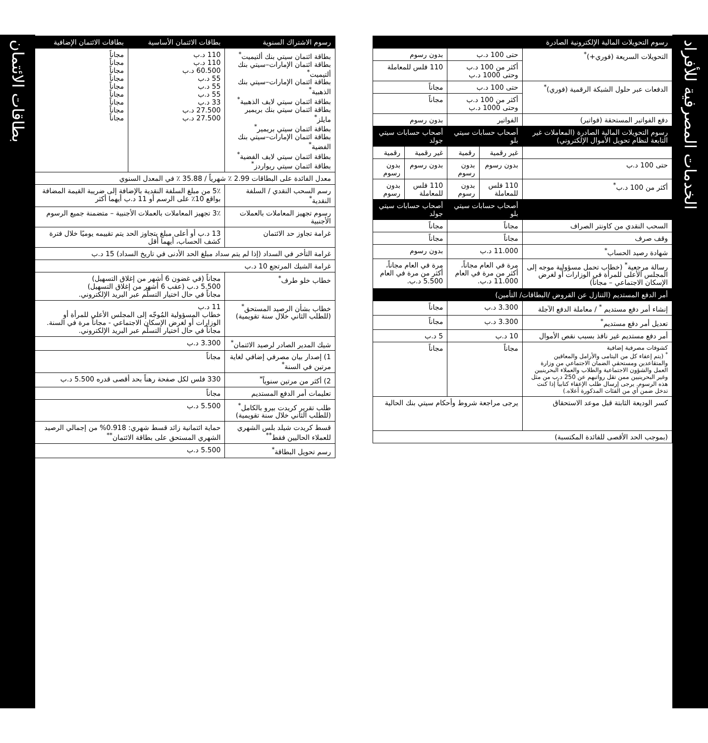الخدمات المصرفية للأفراد
بطاقات الائتمان
| رسوم التحويلات المالية الإلكترونية الصادرة | | | | |
| --- | --- | --- | --- | --- |
| التحويلات السريعة (فوري+)<sup>*</sup> | حتى 100 د.ب | | بدون رسوم | |
| | أكثر من 100 د.ب وحتى 1000 د.ب | | 110 فلس للمعاملة | |
| الدفعات عبر حلول الشبكة الرقمية (فوري)<sup>*</sup> | حتى 100 د.ب | | مجاناً | |
| | أكثر من 100 د.ب وحتى 1000 د.ب | | مجاناً | |
| دفع الفواتير المستحقة (فواتير) | الفواتير | | بدون رسوم | |
| رسوم التحويلات المالية الصادرة (المعاملات غير التابعة لنظام تحويل الأموال الإلكتروني) | أصحاب حسابات سيتي بلو | | أصحاب حسابات سيتي جولد | |
| | غير رقمية | رقمية | غير رقمية | رقمية |
| حتى 100 د.ب | بدون رسوم | بدون رسوم | بدون رسوم | بدون رسوم |
| أكثر من 100 د.ب<sup>*</sup> | 110 فلس للمعاملة | بدون رسوم | 110 فلس للمعاملة | بدون رسوم |
| | أصحاب حسابات سيتي بلو | | أصحاب حسابات سيتي جولد | |
| السحب النقدي من كاونتر الصراف | مجاناً | | مجاناً | |
| وقف صرف | مجاناً | | مجاناً | |
| شهادة رصيد الحساب<sup>*</sup> | 11.000 د.ب | | بدون رسوم | |
| رسالة مرجعية<sup>*</sup> (خطاب تحمل مسؤولية موجه إلى المجلس الأعلى للمرأة في الوزارات أو لغرض الإسكان الاجتماعي – مجاناً) | مرة في العام مجاناً، أكثر من مرة في العام 11.000 د.ب. | | مرة في العام مجاناً، أكثر من مرة في العام 5.500 د.ب. | |
| أمر الدفع المستديم (التنازل عن القروض /البطاقات/ التأمين) | | | | |
| إنشاء أمر دفع مستديم <sup>*</sup> / معاملة الدفع الآجلة | 3.300 د.ب | | مجاناً | |
| تعديل أمر دفع مستديم<sup>*</sup> | 3.300 د.ب | | مجاناً | |
| أمر دفع مستديم غير نافذ بسبب نقص الأموال | 10 د.ب | | 5 د.ب | |
| كشوفات مصرفية إضافية <sup>*</sup> (يتم إعفاء كل من اليتامى والأرامل والمعاقين والمتقاعدين ومستحقي الضمان الاجتماعي من وزارة العمل والشؤون الاجتماعية والطلاب والعملاء البحرينيين وغير البحرينيين ممن تقل رواتبهم عن 250 د.ب من مثل هذه الرسوم. يرجى إرسال طلب الإعفاء كتابياً إذا كنت تدخل ضمن أي من الفئات المذكورة أعلاه.) | مجاناً | | مجاناً | |
| كسر الوديعة الثابتة قبل موعد الاستحقاق | يرجى مراجعة شروط وأحكام سيتي بنك الحالية | | | |
| (بموجب الحد الأقصى للفائدة المكتسبة) | | | | |
| رسوم الاشتراك السنوية | | بطاقات الائتمان الأساسية | بطاقات الائتمان الإضافية |
| --- | --- | --- | --- |
| بطاقة ائتمان سيتي بنك ألتيميت<sup>*</sup> بطاقة ائتمان الإمارات–سيتي بنك ألتيميت<sup>*</sup> بطاقة ائتمان الإمارات–سيتي بنك الذهبية<sup>*</sup> بطاقة ائتمان سيتي لايف الذهبية<sup>*</sup> بطاقة ائتمان سيتي بنك بريمير مايلز<sup>*</sup> بطاقة ائتمان سيتي بريمير<sup>*</sup> بطاقة ائتمان الإمارات–سيتي بنك الفضية<sup>*</sup> بطاقة ائتمان سيتي لايف الفضية<sup>*</sup> بطاقة ائتمان سيتي ريواردز<sup>*</sup> | | 110 د.ب 110 د.ب 60.500 د.ب 55 د.ب 55 د.ب 55 د.ب 33 د.ب 27.500 د.ب 27.500 د.ب | مجاناً مجاناً مجاناً مجاناً مجاناً مجاناً مجاناً مجاناً مجاناً |
| معدل الفائدة على البطاقات 2.99 ٪ شهرياً / 35.88 ٪ في المعدل السنوي | | | |
| رسم السحب النقدي / السلفة النقدية<sup>*</sup> | 5٪ من مبلغ السلفة النقدية بالإضافة إلى ضريبة القيمة المضافة بواقع 10٪ على الرسم أو 11 د.ب أيهما أكثر | | |
| رسوم تجهيز المعاملات بالعملات الأجنبية | 3٪ تجهيز المعاملات بالعملات الأجنبية – متضمنة جميع الرسوم | | |
| غرامة تجاوز حد الائتمان | 13 د.ب أو أعلى مبلغ يتجاوز الحد يتم تقييمه يوميًا خلال فترة كشف الحساب، أيهما أقل | | |
| غرامة التأخر في السداد (إذا لم يتم سداد مبلغ الحد الأدنى في تاريخ السداد) 15 د.ب | | | |
| غرامة الشيك المرتجع 10 د.ب | | | |
| خطاب خلو طرف<sup>*</sup> | مجاناً (في غضون 6 أشهر من إغلاق التسهيل) 5.500 د.ب (عقب 6 أشهر من إغلاق التسهيل) مجاناً في حال اختيار التسلّم عبر البريد الإلكتروني. | | |
| خطاب بشأن الرصيد المستحق<sup>*</sup> (للطلب الثاني خلال سنة تقويمية) | 11 د.ب خطاب المسؤولية المُوجّه إلى المجلس الأعلى للمرأة أو الوزارات أو لغرض الإسكان الاجتماعي - مجاناً مرة في السنة. مجاناً في حال اختيار التسلّم عبر البريد الإلكتروني. | | |
| شيك المدير الصادر لرصيد الائتمان<sup>*</sup> | 3.300 د.ب | | |
| 1) إصدار بيان مصرفي إضافي لغاية مرتين في السنة<sup>*</sup> | مجاناً | | |
| 2) أكثر من مرتين سنوياً<sup>*</sup> | 330 فلس لكل صفحة رهناً بحد أقصى قدره 5.500 د.ب | | |
| تعليمات أمر الدفع المستديم | مجاناً | | |
| طلب تقرير كريدت بيرو بالكامل<sup>*</sup> (للطلب الثاني خلال سنة تقويمية) | 5.500 د.ب | | |
| قسط كريدت شيلد بلس الشهري للعملاء الحاليين فقط<sup>**</sup> | حماية ائتمانية زائد قسط شهري: 0.918% من إجمالي الرصيد الشهري المستحق على بطاقة الائتمان<sup>**</sup> | | |
| رسم تحويل البطاقة<sup>*</sup> | 5.500 د.ب | | |